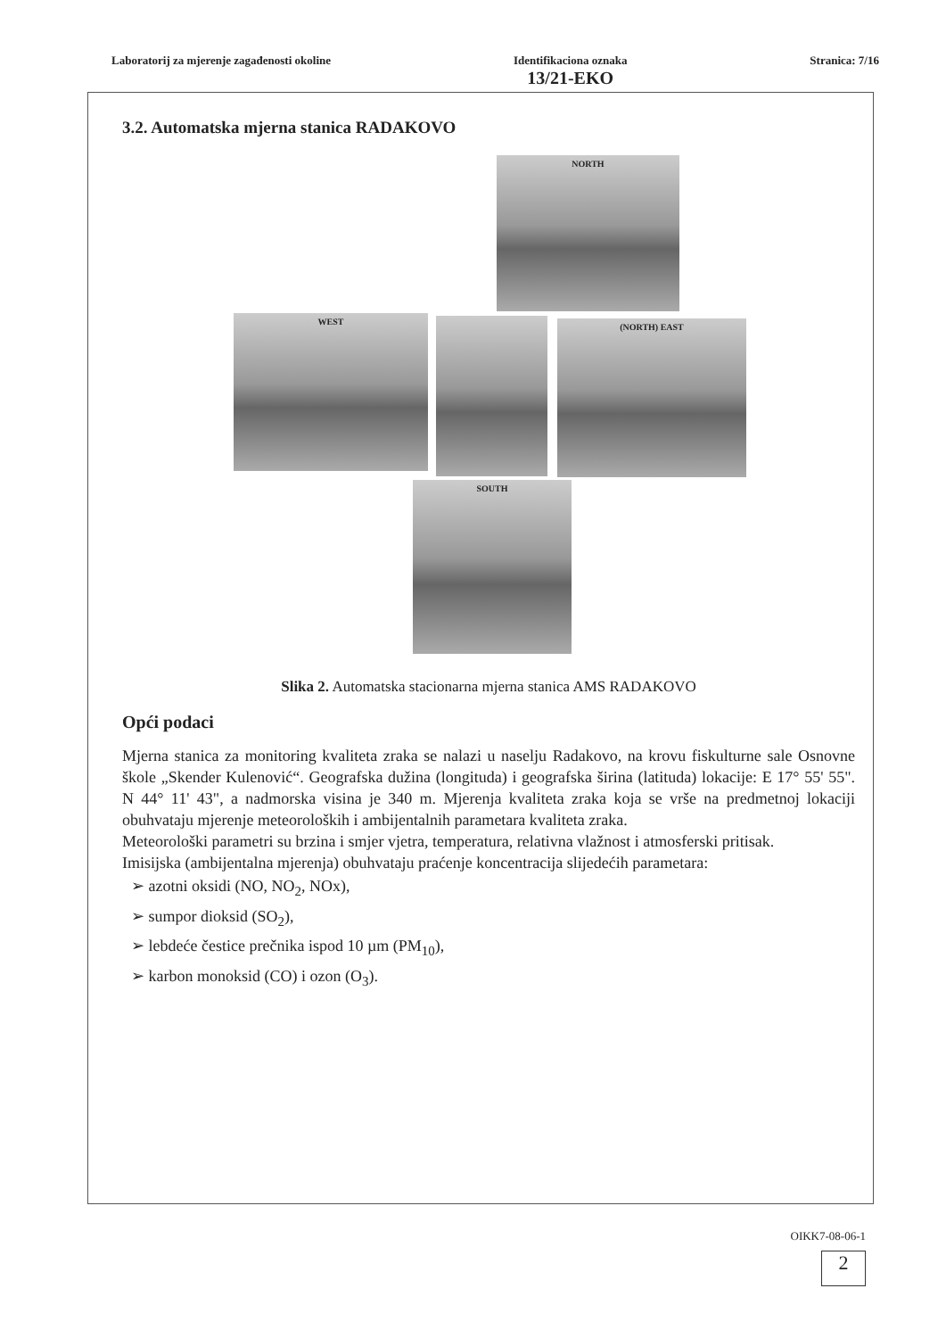Laboratorij za mjerenje zagađenosti okoline
Identifikaciona oznaka
13/21-EKO
Stranica: 7/16
3.2. Automatska mjerna stanica RADAKOVO
NORTH
WEST
(NORTH) EAST
SOUTH
Slika 2. Automatska stacionarna mjerna stanica AMS RADAKOVO
Opći podaci
Mjerna stanica za monitoring kvaliteta zraka se nalazi u naselju Radakovo, na krovu fiskulturne sale Osnovne škole „Skender Kulenović“. Geografska dužina (longituda) i geografska širina (latituda) lokacije: E 17° 55' 55". N 44° 11' 43", a nadmorska visina je 340 m. Mjerenja kvaliteta zraka koja se vrše na predmetnoj lokaciji obuhvataju mjerenje meteoroloških i ambijentalnih parametara kvaliteta zraka.
Meteorološki parametri su brzina i smjer vjetra, temperatura, relativna vlažnost i atmosferski pritisak.
Imisijska (ambijentalna mjerenja) obuhvataju praćenje koncentracija slijedećih parametara:
➢ azotni oksidi (NO, NO<sub>2</sub>, NOx),
➢ sumpor dioksid (SO<sub>2</sub>),
➢ lebdeće čestice prečnika ispod 10 µm (PM<sub>10</sub>),
➢ karbon monoksid (CO) i ozon (O<sub>3</sub>).
OIKK7-08-06-1
2